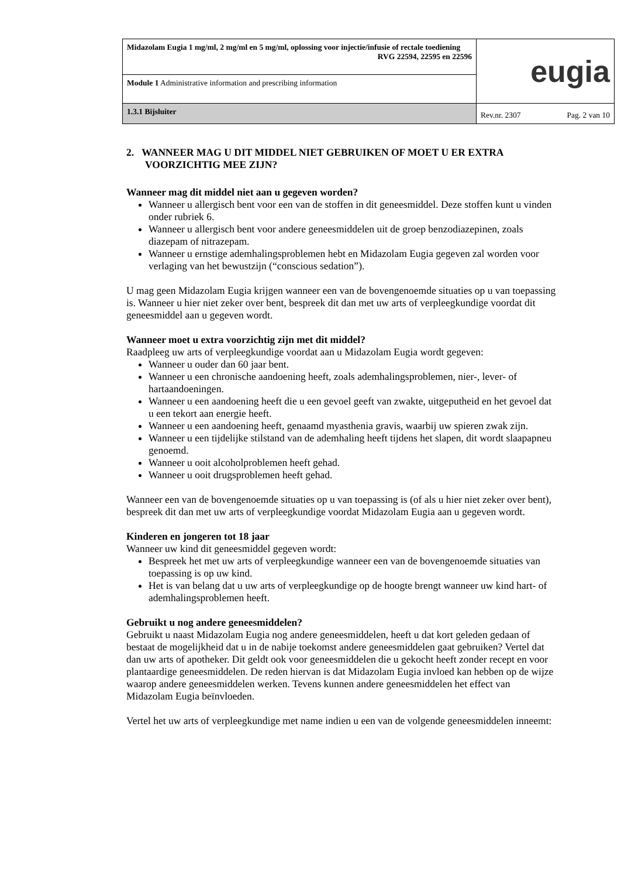| Midazolam Eugia 1 mg/ml, 2 mg/ml en 5 mg/ml, oplossing voor injectie/infusie of rectale toediening RVG 22594, 22595 en 22596 | eugia | |
| Module 1 Administrative information and prescribing information | | |
| 1.3.1 Bijsluiter | Rev.nr. 2307 | Pag. 2 van 10 |
2. WANNEER MAG U DIT MIDDEL NIET GEBRUIKEN OF MOET U ER EXTRA VOORZICHTIG MEE ZIJN?
Wanneer mag dit middel niet aan u gegeven worden?
Wanneer u allergisch bent voor een van de stoffen in dit geneesmiddel. Deze stoffen kunt u vinden onder rubriek 6.
Wanneer u allergisch bent voor andere geneesmiddelen uit de groep benzodiazepinen, zoals diazepam of nitrazepam.
Wanneer u ernstige ademhalingsproblemen hebt en Midazolam Eugia gegeven zal worden voor verlaging van het bewustzijn (“conscious sedation”).
U mag geen Midazolam Eugia krijgen wanneer een van de bovengenoemde situaties op u van toepassing is. Wanneer u hier niet zeker over bent, bespreek dit dan met uw arts of verpleegkundige voordat dit geneesmiddel aan u gegeven wordt.
Wanneer moet u extra voorzichtig zijn met dit middel?
Raadpleeg uw arts of verpleegkundige voordat aan u Midazolam Eugia wordt gegeven:
Wanneer u ouder dan 60 jaar bent.
Wanneer u een chronische aandoening heeft, zoals ademhalingsproblemen, nier-, lever- of hartaandoeningen.
Wanneer u een aandoening heeft die u een gevoel geeft van zwakte, uitgeputheid en het gevoel dat u een tekort aan energie heeft.
Wanneer u een aandoening heeft, genaamd myasthenia gravis, waarbij uw spieren zwak zijn.
Wanneer u een tijdelijke stilstand van de ademhaling heeft tijdens het slapen, dit wordt slaapapneu genoemd.
Wanneer u ooit alcoholproblemen heeft gehad.
Wanneer u ooit drugsproblemen heeft gehad.
Wanneer een van de bovengenoemde situaties op u van toepassing is (of als u hier niet zeker over bent), bespreek dit dan met uw arts of verpleegkundige voordat Midazolam Eugia aan u gegeven wordt.
Kinderen en jongeren tot 18 jaar
Wanneer uw kind dit geneesmiddel gegeven wordt:
Bespreek het met uw arts of verpleegkundige wanneer een van de bovengenoemde situaties van toepassing is op uw kind.
Het is van belang dat u uw arts of verpleegkundige op de hoogte brengt wanneer uw kind hart- of ademhalingsproblemen heeft.
Gebruikt u nog andere geneesmiddelen?
Gebruikt u naast Midazolam Eugia nog andere geneesmiddelen, heeft u dat kort geleden gedaan of bestaat de mogelijkheid dat u in de nabije toekomst andere geneesmiddelen gaat gebruiken? Vertel dat dan uw arts of apotheker. Dit geldt ook voor geneesmiddelen die u gekocht heeft zonder recept en voor plantaardige geneesmiddelen. De reden hiervan is dat Midazolam Eugia invloed kan hebben op de wijze waarop andere geneesmiddelen werken. Tevens kunnen andere geneesmiddelen het effect van Midazolam Eugia beïnvloeden.
Vertel het uw arts of verpleegkundige met name indien u een van de volgende geneesmiddelen inneemt: